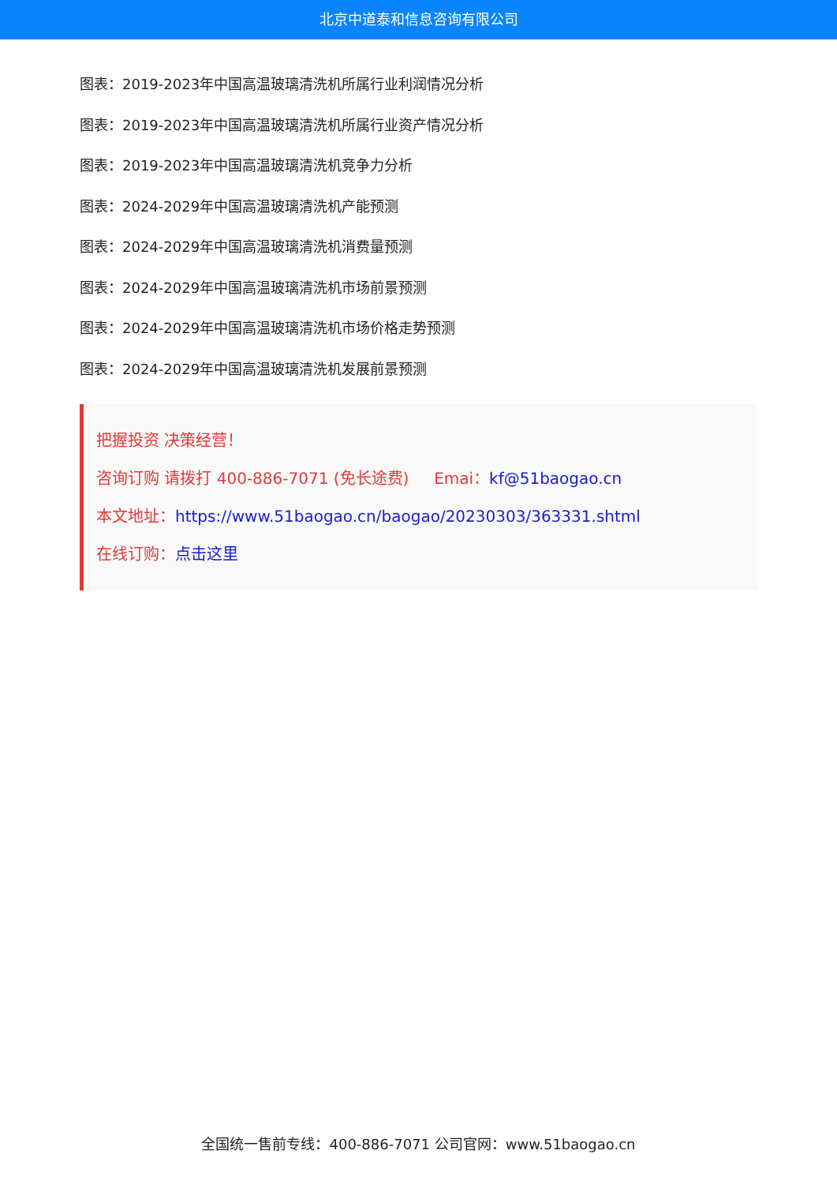北京中道泰和信息咨询有限公司
图表：2019-2023年中国高温玻璃清洗机所属行业利润情况分析
图表：2019-2023年中国高温玻璃清洗机所属行业资产情况分析
图表：2019-2023年中国高温玻璃清洗机竞争力分析
图表：2024-2029年中国高温玻璃清洗机产能预测
图表：2024-2029年中国高温玻璃清洗机消费量预测
图表：2024-2029年中国高温玻璃清洗机市场前景预测
图表：2024-2029年中国高温玻璃清洗机市场价格走势预测
图表：2024-2029年中国高温玻璃清洗机发展前景预测
把握投资 决策经营！
咨询订购 请拨打 400-886-7071 (免长途费) Emai：kf@51baogao.cn
本文地址：https://www.51baogao.cn/baogao/20230303/363331.shtml
在线订购：点击这里
全国统一售前专线：400-886-7071 公司官网：www.51baogao.cn